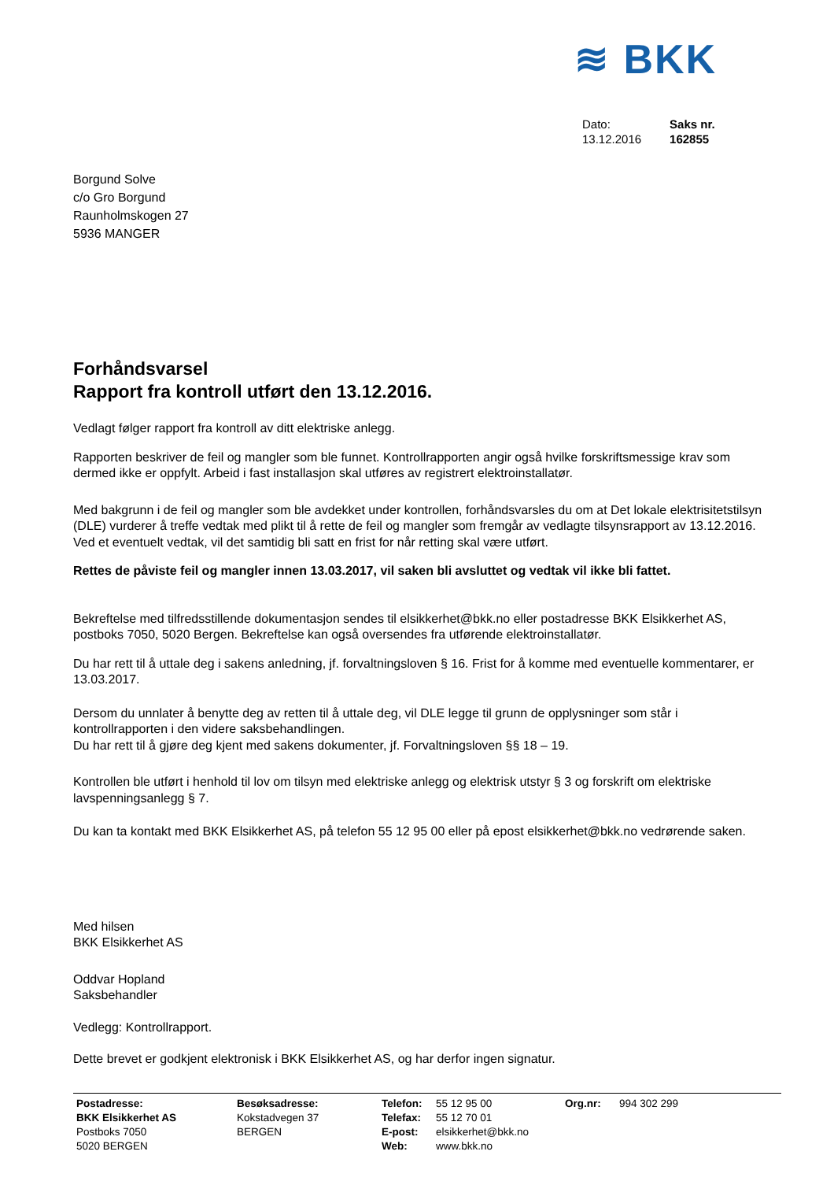≋ BKK
Dato:
13.12.2016
Saks nr.
162855
Borgund Solve
c/o Gro Borgund
Raunholmskogen 27
5936 MANGER
Forhåndsvarsel
Rapport fra kontroll utført den 13.12.2016.
Vedlagt følger rapport fra kontroll av ditt elektriske anlegg.
Rapporten beskriver de feil og mangler som ble funnet. Kontrollrapporten angir også hvilke forskriftsmessige krav som dermed ikke er oppfylt. Arbeid i fast installasjon skal utføres av registrert elektroinstallatør.
Med bakgrunn i de feil og mangler som ble avdekket under kontrollen, forhåndsvarsles du om at Det lokale elektrisitetstilsyn (DLE) vurderer å treffe vedtak med plikt til å rette de feil og mangler som fremgår av vedlagte tilsynsrapport av 13.12.2016. Ved et eventuelt vedtak, vil det samtidig bli satt en frist for når retting skal være utført.
Rettes de påviste feil og mangler innen 13.03.2017, vil saken bli avsluttet og vedtak vil ikke bli fattet.
Bekreftelse med tilfredsstillende dokumentasjon sendes til elsikkerhet@bkk.no eller postadresse BKK Elsikkerhet AS, postboks 7050, 5020 Bergen. Bekreftelse kan også oversendes fra utførende elektroinstallatør.
Du har rett til å uttale deg i sakens anledning, jf. forvaltningsloven § 16. Frist for å komme med eventuelle kommentarer, er 13.03.2017.
Dersom du unnlater å benytte deg av retten til å uttale deg, vil DLE legge til grunn de opplysninger som står i kontrollrapporten i den videre saksbehandlingen.
Du har rett til å gjøre deg kjent med sakens dokumenter, jf. Forvaltningsloven §§ 18 – 19.
Kontrollen ble utført i henhold til lov om tilsyn med elektriske anlegg og elektrisk utstyr § 3 og forskrift om elektriske lavspenningsanlegg § 7.
Du kan ta kontakt med BKK Elsikkerhet AS, på telefon 55 12 95 00 eller på epost elsikkerhet@bkk.no vedrørende saken.
Med hilsen
BKK Elsikkerhet AS
Oddvar Hopland
Saksbehandler
Vedlegg: Kontrollrapport.
Dette brevet er godkjent elektronisk i BKK Elsikkerhet AS, og har derfor ingen signatur.
Postadresse:
BKK Elsikkerhet AS
Postboks 7050
5020 BERGEN
Besøksadresse:
Kokstadvegen 37
BERGEN
Telefon:
Telefax:
E-post:
Web:
55 12 95 00
55 12 70 01
elsikkerhet@bkk.no
www.bkk.no
Org.nr: 994 302 299